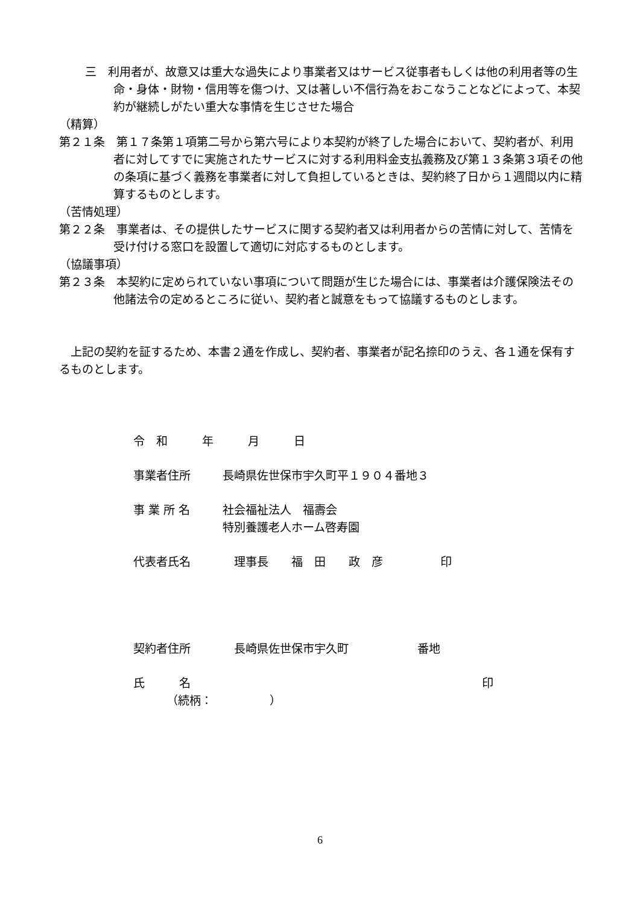三　利用者が、故意又は重大な過失により事業者又はサービス従事者もしくは他の利用者等の生命・身体・財物・信用等を傷つけ、又は著しい不信行為をおこなうことなどによって、本契約が継続しがたい重大な事情を生じさせた場合
（精算）
第２１条　第１７条第１項第二号から第六号により本契約が終了した場合において、契約者が、利用者に対してすでに実施されたサービスに対する利用料金支払義務及び第１３条第３項その他の条項に基づく義務を事業者に対して負担しているときは、契約終了日から１週間以内に精算するものとします。
（苦情処理）
第２２条　事業者は、その提供したサービスに関する契約者又は利用者からの苦情に対して、苦情を受け付ける窓口を設置して適切に対応するものとします。
（協議事項）
第２３条　本契約に定められていない事項について問題が生じた場合には、事業者は介護保険法その他諸法令の定めるところに従い、契約者と誠意をもって協議するものとします。
　上記の契約を証するため、本書２通を作成し、契約者、事業者が記名捺印のうえ、各１通を保有するものとします。
令　和　　　年　　　月　　　日
事業者住所 長崎県佐世保市宇久町平１９０４番地３
事 業 所 名 社会福祉法人　福壽会
特別養護老人ホーム啓寿園
代表者氏名　理事長　　福　田　　政　彦　　　　　印
契約者住所　長崎県佐世保市宇久町　　　　　　番地
氏　　　名 印
（続柄：　　　　　）
6